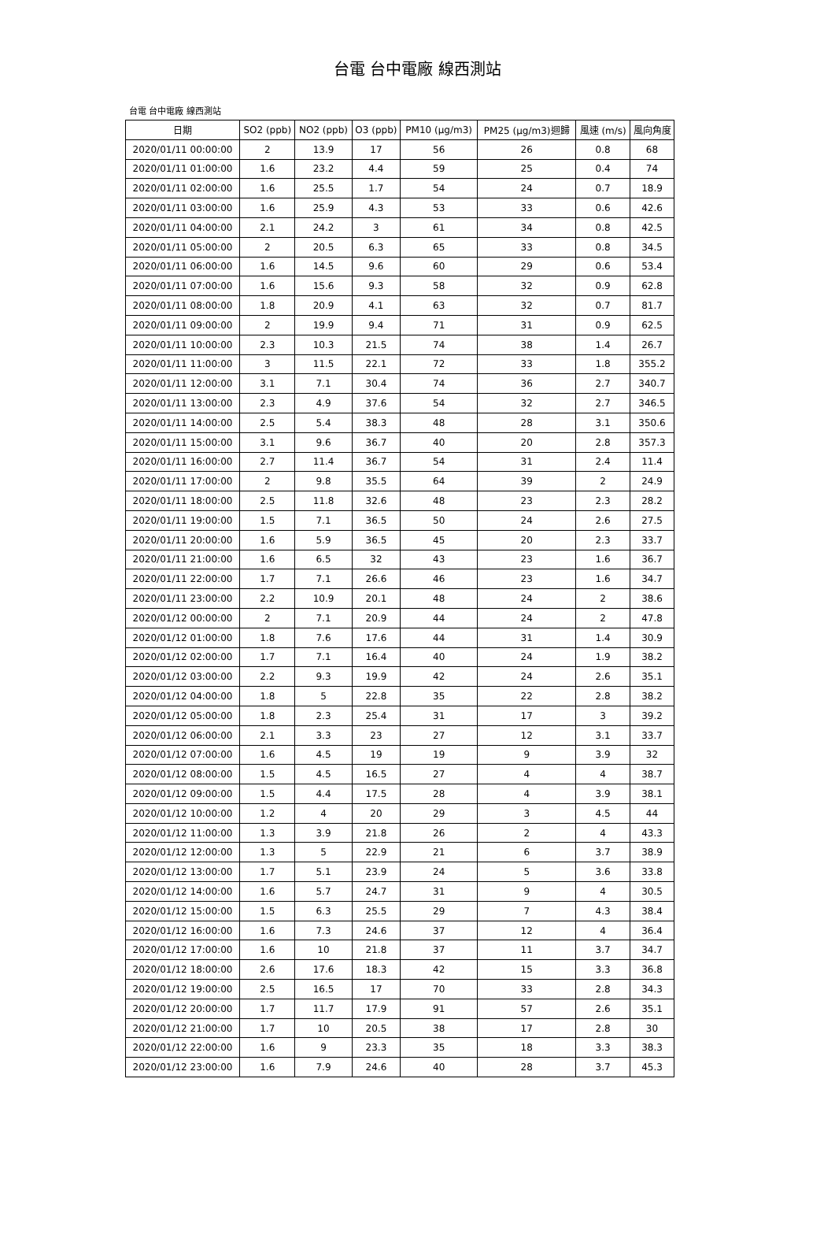台電 台中電廠 線西測站
台電 台中電廠 線西測站
| 日期 | SO2 (ppb) | NO2 (ppb) | O3 (ppb) | PM10 (μg/m3) | PM25 (μg/m3)迴歸 | 風速 (m/s) | 風向角度 |
| --- | --- | --- | --- | --- | --- | --- | --- |
| 2020/01/11 00:00:00 | 2 | 13.9 | 17 | 56 | 26 | 0.8 | 68 |
| 2020/01/11 01:00:00 | 1.6 | 23.2 | 4.4 | 59 | 25 | 0.4 | 74 |
| 2020/01/11 02:00:00 | 1.6 | 25.5 | 1.7 | 54 | 24 | 0.7 | 18.9 |
| 2020/01/11 03:00:00 | 1.6 | 25.9 | 4.3 | 53 | 33 | 0.6 | 42.6 |
| 2020/01/11 04:00:00 | 2.1 | 24.2 | 3 | 61 | 34 | 0.8 | 42.5 |
| 2020/01/11 05:00:00 | 2 | 20.5 | 6.3 | 65 | 33 | 0.8 | 34.5 |
| 2020/01/11 06:00:00 | 1.6 | 14.5 | 9.6 | 60 | 29 | 0.6 | 53.4 |
| 2020/01/11 07:00:00 | 1.6 | 15.6 | 9.3 | 58 | 32 | 0.9 | 62.8 |
| 2020/01/11 08:00:00 | 1.8 | 20.9 | 4.1 | 63 | 32 | 0.7 | 81.7 |
| 2020/01/11 09:00:00 | 2 | 19.9 | 9.4 | 71 | 31 | 0.9 | 62.5 |
| 2020/01/11 10:00:00 | 2.3 | 10.3 | 21.5 | 74 | 38 | 1.4 | 26.7 |
| 2020/01/11 11:00:00 | 3 | 11.5 | 22.1 | 72 | 33 | 1.8 | 355.2 |
| 2020/01/11 12:00:00 | 3.1 | 7.1 | 30.4 | 74 | 36 | 2.7 | 340.7 |
| 2020/01/11 13:00:00 | 2.3 | 4.9 | 37.6 | 54 | 32 | 2.7 | 346.5 |
| 2020/01/11 14:00:00 | 2.5 | 5.4 | 38.3 | 48 | 28 | 3.1 | 350.6 |
| 2020/01/11 15:00:00 | 3.1 | 9.6 | 36.7 | 40 | 20 | 2.8 | 357.3 |
| 2020/01/11 16:00:00 | 2.7 | 11.4 | 36.7 | 54 | 31 | 2.4 | 11.4 |
| 2020/01/11 17:00:00 | 2 | 9.8 | 35.5 | 64 | 39 | 2 | 24.9 |
| 2020/01/11 18:00:00 | 2.5 | 11.8 | 32.6 | 48 | 23 | 2.3 | 28.2 |
| 2020/01/11 19:00:00 | 1.5 | 7.1 | 36.5 | 50 | 24 | 2.6 | 27.5 |
| 2020/01/11 20:00:00 | 1.6 | 5.9 | 36.5 | 45 | 20 | 2.3 | 33.7 |
| 2020/01/11 21:00:00 | 1.6 | 6.5 | 32 | 43 | 23 | 1.6 | 36.7 |
| 2020/01/11 22:00:00 | 1.7 | 7.1 | 26.6 | 46 | 23 | 1.6 | 34.7 |
| 2020/01/11 23:00:00 | 2.2 | 10.9 | 20.1 | 48 | 24 | 2 | 38.6 |
| 2020/01/12 00:00:00 | 2 | 7.1 | 20.9 | 44 | 24 | 2 | 47.8 |
| 2020/01/12 01:00:00 | 1.8 | 7.6 | 17.6 | 44 | 31 | 1.4 | 30.9 |
| 2020/01/12 02:00:00 | 1.7 | 7.1 | 16.4 | 40 | 24 | 1.9 | 38.2 |
| 2020/01/12 03:00:00 | 2.2 | 9.3 | 19.9 | 42 | 24 | 2.6 | 35.1 |
| 2020/01/12 04:00:00 | 1.8 | 5 | 22.8 | 35 | 22 | 2.8 | 38.2 |
| 2020/01/12 05:00:00 | 1.8 | 2.3 | 25.4 | 31 | 17 | 3 | 39.2 |
| 2020/01/12 06:00:00 | 2.1 | 3.3 | 23 | 27 | 12 | 3.1 | 33.7 |
| 2020/01/12 07:00:00 | 1.6 | 4.5 | 19 | 19 | 9 | 3.9 | 32 |
| 2020/01/12 08:00:00 | 1.5 | 4.5 | 16.5 | 27 | 4 | 4 | 38.7 |
| 2020/01/12 09:00:00 | 1.5 | 4.4 | 17.5 | 28 | 4 | 3.9 | 38.1 |
| 2020/01/12 10:00:00 | 1.2 | 4 | 20 | 29 | 3 | 4.5 | 44 |
| 2020/01/12 11:00:00 | 1.3 | 3.9 | 21.8 | 26 | 2 | 4 | 43.3 |
| 2020/01/12 12:00:00 | 1.3 | 5 | 22.9 | 21 | 6 | 3.7 | 38.9 |
| 2020/01/12 13:00:00 | 1.7 | 5.1 | 23.9 | 24 | 5 | 3.6 | 33.8 |
| 2020/01/12 14:00:00 | 1.6 | 5.7 | 24.7 | 31 | 9 | 4 | 30.5 |
| 2020/01/12 15:00:00 | 1.5 | 6.3 | 25.5 | 29 | 7 | 4.3 | 38.4 |
| 2020/01/12 16:00:00 | 1.6 | 7.3 | 24.6 | 37 | 12 | 4 | 36.4 |
| 2020/01/12 17:00:00 | 1.6 | 10 | 21.8 | 37 | 11 | 3.7 | 34.7 |
| 2020/01/12 18:00:00 | 2.6 | 17.6 | 18.3 | 42 | 15 | 3.3 | 36.8 |
| 2020/01/12 19:00:00 | 2.5 | 16.5 | 17 | 70 | 33 | 2.8 | 34.3 |
| 2020/01/12 20:00:00 | 1.7 | 11.7 | 17.9 | 91 | 57 | 2.6 | 35.1 |
| 2020/01/12 21:00:00 | 1.7 | 10 | 20.5 | 38 | 17 | 2.8 | 30 |
| 2020/01/12 22:00:00 | 1.6 | 9 | 23.3 | 35 | 18 | 3.3 | 38.3 |
| 2020/01/12 23:00:00 | 1.6 | 7.9 | 24.6 | 40 | 28 | 3.7 | 45.3 |